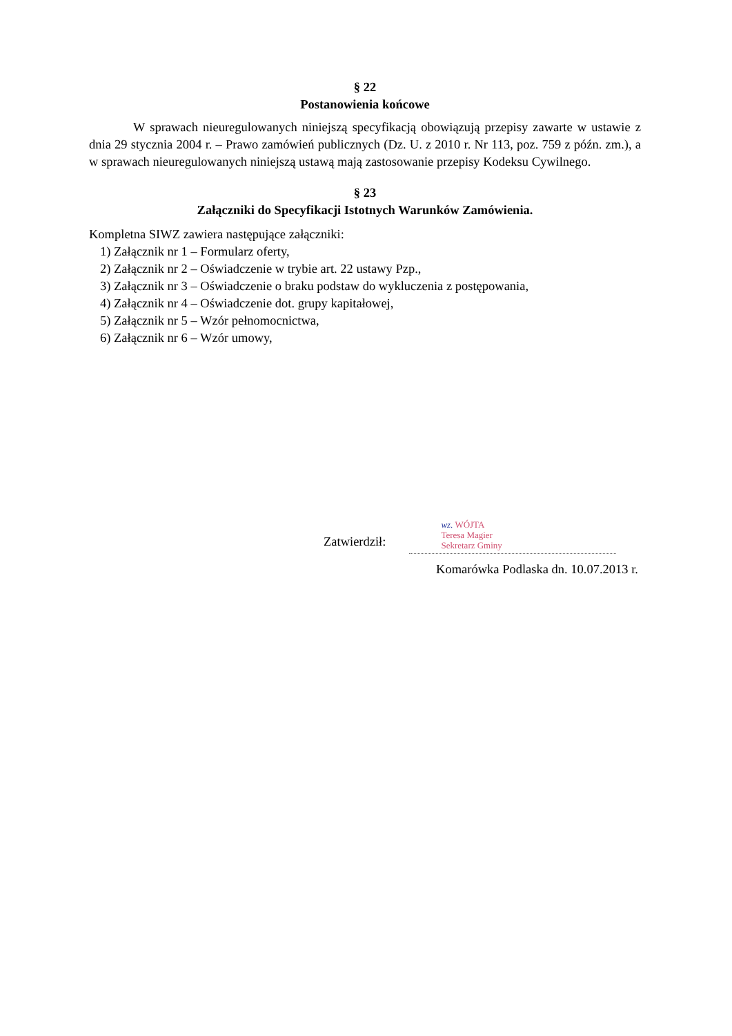§ 22
Postanowienia końcowe
W sprawach nieuregulowanych niniejszą specyfikacją obowiązują przepisy zawarte w ustawie z dnia 29 stycznia 2004 r. – Prawo zamówień publicznych (Dz. U. z 2010 r. Nr 113, poz. 759 z późn. zm.), a w sprawach nieuregulowanych niniejszą ustawą mają zastosowanie przepisy Kodeksu Cywilnego.
§ 23
Załączniki do Specyfikacji Istotnych Warunków Zamówienia.
Kompletna SIWZ zawiera następujące załączniki:
1) Załącznik nr 1 – Formularz oferty,
2) Załącznik nr 2 – Oświadczenie w trybie art. 22 ustawy Pzp.,
3) Załącznik nr 3 – Oświadczenie o braku podstaw do wykluczenia z postępowania,
4) Załącznik nr 4 – Oświadczenie dot. grupy kapitałowej,
5) Załącznik nr 5 – Wzór pełnomocnictwa,
6) Załącznik nr 6 – Wzór umowy,
Zatwierdził:
wz. WÓJTA
Teresa Magier
Sekretarz Gminy
Komarówka Podlaska dn. 10.07.2013 r.